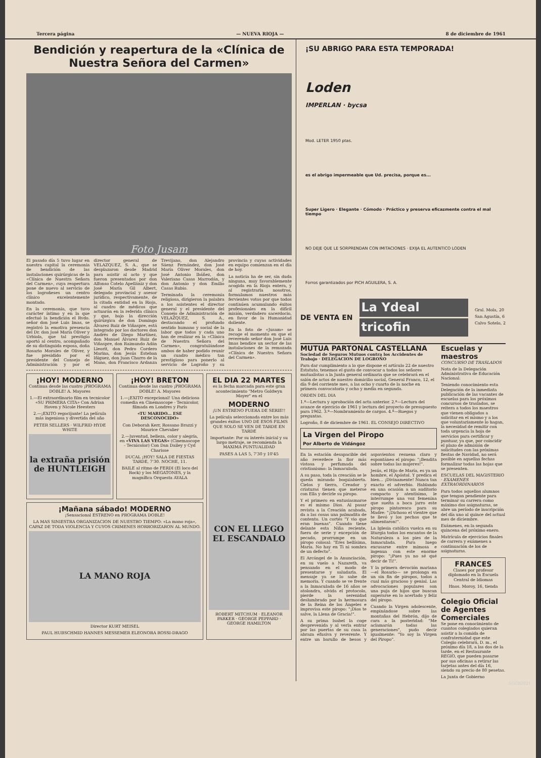Tercera página — NUEVA RIOJA — 8 de diciembre de 1961
Bendición y reapertura de la «Clínica de Nuestra Señora del Carmen»
Foto Jusam
El pasado día 5 tuvo lugar en nuestra capital la ceremonia de bendición de las instalaciones quirúrgicas de la «Clínica de Nuestra Señora del Carmen», cuya reapertura pone de nuevo al servicio de los logroñeses un centro clínico excelentemente montado.
En la ceremonia, que tuvo carácter íntimo y en la que efectuó la bendición el Rvdo. señor don José Luis Imas, se registró la emotiva presencia del Dr. don José María Oliver y Urbiola, que tal prestigio aportó al centro, acompañado de su distinguida esposa, doña Rosario Morales de Oliver, y fue presidido por el presidente del Consejo de Administración y por el director general de VELAZQUEZ, S. A., que se desplazaron desde Madrid para asistir al acto y que fueron presentados por don Alfonso Cotelo Apellániz y don José María Gil Albert, delegado provincial y asesor jurídico, respectivamente, de la citada entidad en la Rioja, al cuadro de médicos que actuarán en la referida clínica y que, bajo la dirección quirúrgica de don Domingo Álvarez Ruiz de Viñaspre, está integrado por los doctores don Andrés de Diego Martínez, don Manuel Álvarez Ruiz de Viñaspre, don Raimundo Adán Lleorit, don Pedro Cordero Marina, don Jesús Esteban Iñiguez, don Juan Charro de la Mano, don Francisco Ardanza Trevijano, don Alejandro Sáenz Fernández, don José María Oliver Morales, don José Antonio Ibáñez, don Valeriano Casas Marrodán, y don Antonio y don Emilio Casas Rubio.
Terminada la ceremonia religiosa, dirigieron la palabra a los asistentes el director general y el presidente del Consejo de Administración de VELAZQUEZ, S. A., destacando el profundo sentido humano y social de la labor que todos y cada uno han de realizar en la «Clínica de Nuestra Señora del Carmen», congratulándose ambos de haber podido reunir un cuadro médico tan prestigioso para ponerlo al servicio de Logroño y su provincia y cuyas actividades en equipo comienzan en el día de hoy.
La noticia ha de ser, sin duda ninguna, muy favorablemente acogida en la Rioja entera, y al registrarla nosotros, formulamos nuestros más fervientes votos por que todos continúen acumulando éxitos profesionales en la difícil misión, verdadero sacerdocio, en favor de la Humanidad doliente.
En la foto de «Jusam» se recoge el momento en que el reverendo señor don José Luis Imas bendice un sector de las instalaciones de la remozada «Clínica de Nuestra Señora del Carmen».
¡HOY! MODERNO
Continua desde las cuatro ¡PROGRAMA DOBLE! A. Mayores
1.—El extraordinario film en tecnicolor «SU PRIMERA CITA» Con Adrian Hoven y Nicole Heesters
2.—¡EXITO regocijante! La película más ingeniosa y divertida del año
PETER SELLERS · WILFRID HYDE WHITE
la extraña prisión de HUNTLEIGH
¡HOY! BRETON
Continua desde las cuatro ¡PROGRAMA DOBLE! A. Mayores
1.—¡EXITO excepcional! Una deliciosa comedia en Cinemascope - Tecnicolor, filmada en Londres y París
«TU MARIDO... ESE DESCONOCIDO»
Con Deborah Kerr, Rossano Brazzi y Maurice Chevalier
2.—Juventud, belleza, color y alegría, en «VIVA LAS VEGAS» (Cinemascope - Tecnicolor) Con Dan Dailey y Cyd Charisse
DUCAL ¡HOY! SALA DE FIESTAS TARDE, 7'30. NOCHE, 11.
BAILE al ritmo de FERDI (El loco del Rock) y los MEGATONES, y la magnífica Orquesta AYALA
¡Mañana sábado! MODERNO
¡Sensacional ESTRENO en PROGRAMA DOBLE!
LA MAS SINIESTRA ORGANIZACION DE NUESTRO TIEMPO: «La mano roja», CAPAZ DE TODA VIOLENCIA Y CUYOS CRIMENES HORRORIZARON AL MUNDO.
LA MANO ROJA
Director KURT MEISEL
PAUL HUBSCHMID HANNES MESSEMER ELEONORA ROSSI-DRAGO
EL DIA 22 MARTES
es la fecha marcada para este gran acontecimiento "Metro Goldwyn Mayer" en el
MODERNO
¡UN ESTRENO FUERA DE SERIE!!
La película seleccionada entre los más grandes éxitos UNO DE ESOS FILMS QUE SOLO SE VEN DE TARDE EN TARDE
Importante: Por su interés inicial y su largo metraje, se recomienda la MAXIMA PUNTUALIDAD
PASES A LAS 5, 7'30 y 10'45
CON EL LLEGO EL ESCANDALO
ROBERT MITCHUM · ELEANOR PARKER · GEORGE PEPPARD · GEORGE HAMILTON
¡SU ABRIGO PARA ESTA TEMPORADA!
Loden
IMPERLAN · bycsa
Mod. LETER 1950 ptas.
es el abrigo impermeable que Ud. precisa, porque es...
Super Ligero · Elegante · Cómodo · Práctico y preserva eficazmente contra el mal tiempo
NO DEJE QUE LE SORPRENDAN CON IMITACIONES · EXIJA EL AUTENTICO LODEN
Forros garantizados por PICH AGUILERA, S. A.
DE VENTA EN
La Ydeal
tricofin
Gral. Mola, 20
San Agustín, 6
Calvo Sotelo, 2
MUTUA PARTONAL CASTELLANA
Sociedad de Seguros Mutuos contra los Accidentes de Trabajo · DELEGACION DE LOGROÑO
Para dar cumplimiento a lo que dispone el artículo 22 de nuestro Estatuto, tenemos el gusto de convocar a todos los señores mutualistas a la Junta general ordinaria que se celebrará en el salón de actos de nuestro domicilio social, General Franco, 12, el día 9 del corriente mes, a las ocho y cuarto de la noche en primera convocatoria y ocho y media en segunda.
ORDEN DEL DIA
1.º—Lectura y aprobación del acta anterior. 2.º—Lectura del avance de ejercicio de 1961 y lectura del proyecto de presupuesto para 1962. 3.º—Nombramiento de cargos. 4.º—Ruegos y preguntas.
Logroño, 8 de diciembre de 1961. EL CONSEJO DIRECTIVO
La Virgen del Piropo
Por Alberto de Vidángoz
En la estación desapacible del año reverdece la flor más vistosa y perfumada del cristianismo: la Inmaculada.
A su paso, toda la creación se le queda mirando boquiabierta. Cielos y tierra, Creador y criaturas tienen que meterse con Ella y decirle su piropo.
Y el primero en entusiasmarse es el mismo Dios. Al pasar revista a la Creación acabada, da a las cosas una palmadita de contento. Un cortés "Y vio que eran buenas". Cuando tiene delante esta Niña reciente, fuera de serie y excepción de pecado, prorrumpe en un piropo colosal: "Eres bellísima, María. No hay en Ti ni sombra de un defecto".
El Arcángel de la Anunciación, en su vuelo a Nazareth, va pensando en el modo de presentarse y saludarla. El mensaje ya se lo sabe de memoria. Y cuando se ve frente a la Inmaculada de 16 años se atolondra, olvida el protocolo, pierde la serenidad deslumbrado por la hermosura de la Reina de los Ángeles e improvisa este piropo: "¡Dios te salve, la Llena de Gracia!".
A su prima Isabel la coge desprevenida y al verla entrar por las puertas de su casa la abraza efusiva y reverente. Y entre un barullo de besos y aspavientos resuena claro y espontáneo el piropo: "¡Bendita sobre todas las mujeres!".
Jesús, el Hijo de María, es ya un hombre, el Apóstol. Y predica el bien... ¡Divinamente! Nunca tan exacto el adverbio. Hablando en una ocasión a un auditorio compacto y atentísimo, le interrumpe una voz femenina que suelta a boca jarro este piropo pintoresco para su Madre: "¡Dichoso el vientre que te llevó y los pechos que te alimentaron!".
La Iglesia católica vuelca en su liturgia todos los encantos de la Naturaleza a los pies de la Inmaculada. Para luego excusarse entre mimosa e ingenua con este enorme piropo: "¡Pues ya no sé qué decir de Ti!".
Y la primera devoción mariana —el Rosario— se prolonga en un sin fin de piropos, todos a cual más gracioso y genial. Las advocaciones populares son una puja de hijos que buscan superarse en lo acertado y feliz del piropo.
Cuando la Virgen adolescente, empinándose sobre las montañas del Hebrón, dijo de cara a la posteridad: "Me aclamarán todas las generaciones", pudo decir igualmente: "Yo soy la Virgen del Piropo".
Escuelas y maestros
CONCURSO DE TRASLADOS
Nota de la Delegación Administrativa de Educación Nacional:
Teniendo conocimiento esta Delegación de la inmediata publicación de las vacantes de escuelas para los próximos concursos de traslados, se reitera a todos los maestros que vienen obligados a solicitar en el mismo y a los que voluntariamente lo hagan, la necesidad de remitir con toda urgencia la hoja de servicios para certificar y puntuar, ya que, por coincidir el plazo de admisión de solicitudes con las próximas fiestas de Navidad, no será posible en aquellas fechas formalizar todas las hojas que se presenten.
ESCUELAS DEL MAGISTERIO · EXAMENES EXTRAORDINARIOS
Para todos aquellos alumnos que tengan pendiente para terminar su carrera como máximo dos asignaturas, se abre un período de inscripción del día uno al quince del actual mes de diciembre.
Exámenes, en la segunda quincena del próximo enero.
Matrícula de ejercicios finales de carrera y exámenes a continuación de los de asignaturas.
FRANCES
Clases por profesor diplomado en la Escuela Central de Idiomas
Hnos. Moroy, 16, tienda
Colegio Oficial de Agentes Comerciales
Se pone en conocimiento de cuantos colegiados quieran asistir a la comida de confraternidad que este Colegio celebrará, D. m., el próximo día 18, a las dos de la tarde, en el Restaurante REGIO, que pueden pasarse por sus oficinas a retirar las tarjetas antes del día 16, siendo su precio de 80 pesetas.
La Junta de Gobierno
SGCB2021